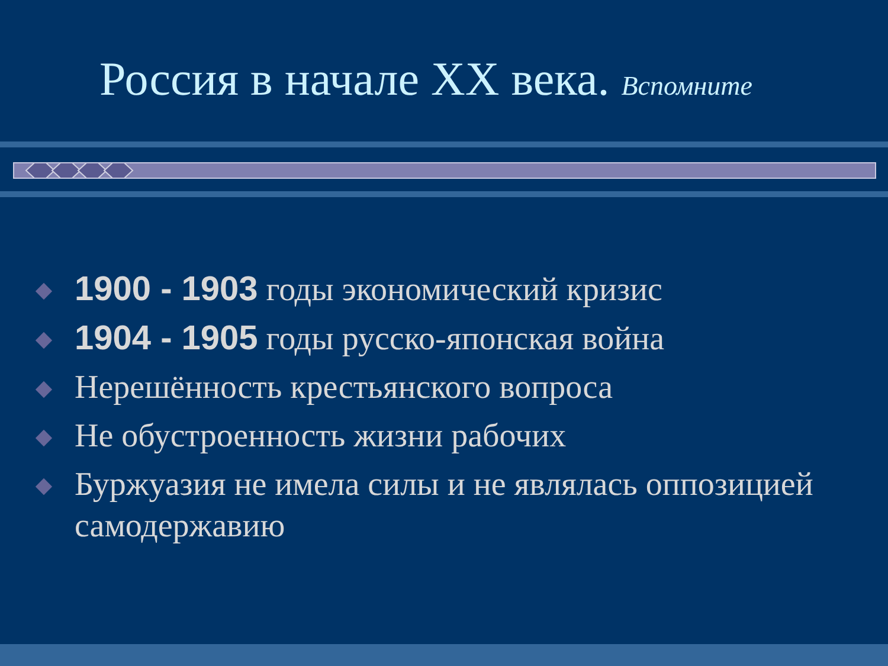Россия в начале ХХ века. Вспомните
1900 - 1903 годы экономический кризис
1904 - 1905 годы русско-японская война
Нерешённость крестьянского вопроса
Не обустроенность жизни рабочих
Буржуазия не имела силы и не являлась оппозицией самодержавию